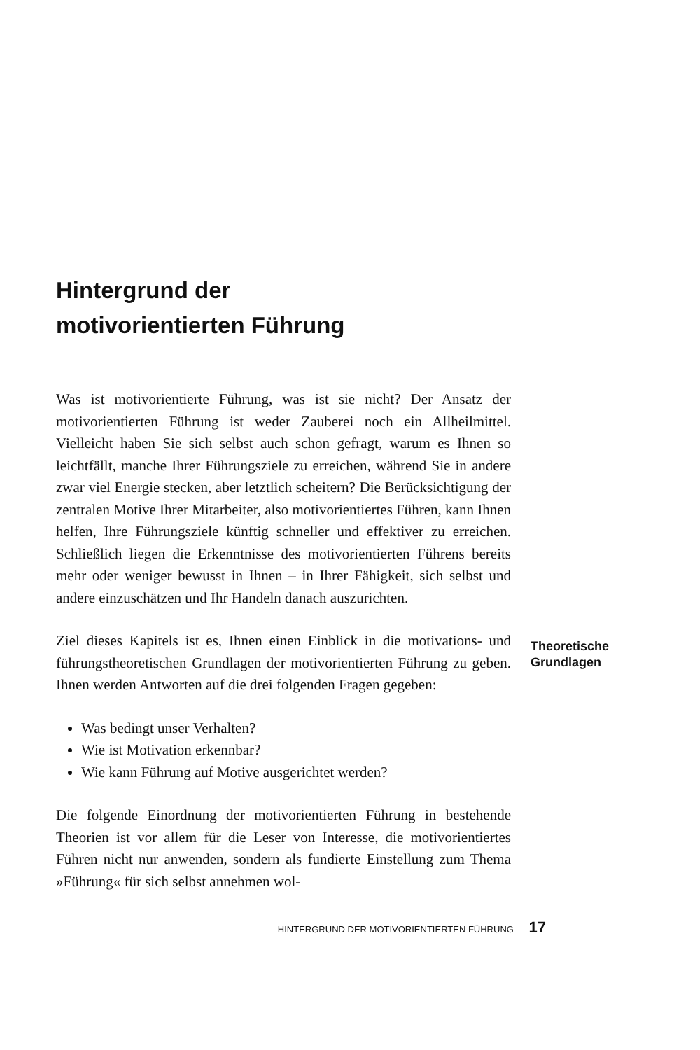Hintergrund der
motivorientierten Führung
Was ist motivorientierte Führung, was ist sie nicht? Der Ansatz der motivorientierten Führung ist weder Zauberei noch ein Allheilmittel. Vielleicht haben Sie sich selbst auch schon gefragt, warum es Ihnen so leichtfällt, manche Ihrer Führungsziele zu erreichen, während Sie in andere zwar viel Energie stecken, aber letztlich scheitern? Die Berücksichtigung der zentralen Motive Ihrer Mitarbeiter, also motivorientiertes Führen, kann Ihnen helfen, Ihre Führungsziele künftig schneller und effektiver zu erreichen. Schließlich liegen die Erkenntnisse des motivorientierten Führens bereits mehr oder weniger bewusst in Ihnen – in Ihrer Fähigkeit, sich selbst und andere einzuschätzen und Ihr Handeln danach auszurichten.
Ziel dieses Kapitels ist es, Ihnen einen Einblick in die motivations- und führungstheoretischen Grundlagen der motivorientierten Führung zu geben. Ihnen werden Antworten auf die drei folgenden Fragen gegeben:
Theoretische
Grundlagen
Was bedingt unser Verhalten?
Wie ist Motivation erkennbar?
Wie kann Führung auf Motive ausgerichtet werden?
Die folgende Einordnung der motivorientierten Führung in bestehende Theorien ist vor allem für die Leser von Interesse, die motivorientiertes Führen nicht nur anwenden, sondern als fundierte Einstellung zum Thema »Führung« für sich selbst annehmen wol-
HINTERGRUND DER MOTIVORIENTIERTEN FÜHRUNG 17